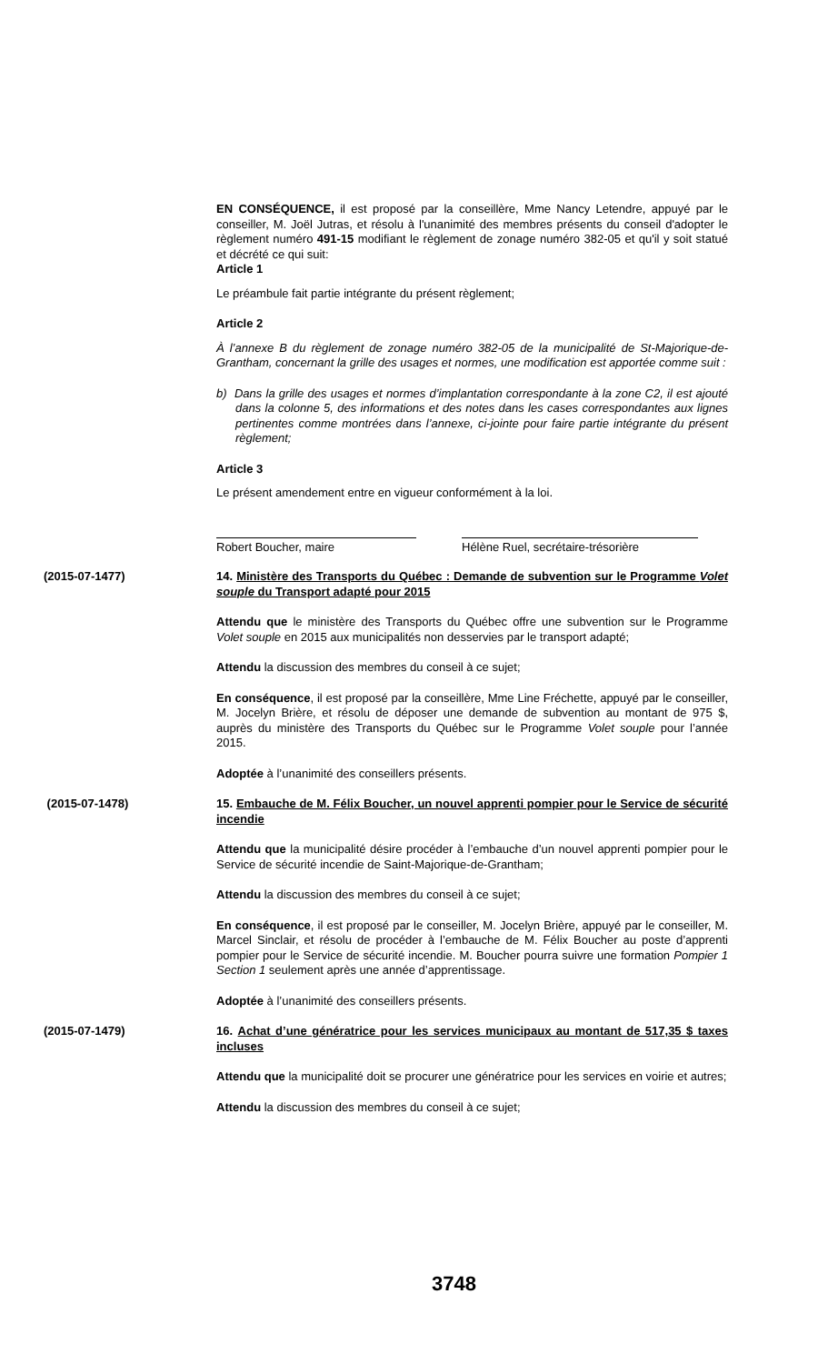EN CONSÉQUENCE, il est proposé par la conseillère, Mme Nancy Letendre, appuyé par le conseiller, M. Joël Jutras, et résolu à l'unanimité des membres présents du conseil d'adopter le règlement numéro 491-15 modifiant le règlement de zonage numéro 382-05 et qu'il y soit statué et décrété ce qui suit:
Article 1
Le préambule fait partie intégrante du présent règlement;
Article 2
À l’annexe B du règlement de zonage numéro 382-05 de la municipalité de St-Majorique-de-Grantham, concernant la grille des usages et normes, une modification est apportée comme suit :
b) Dans la grille des usages et normes d’implantation correspondante à la zone C2, il est ajouté dans la colonne 5, des informations et des notes dans les cases correspondantes aux lignes pertinentes comme montrées dans l’annexe, ci-jointe pour faire partie intégrante du présent règlement;
Article 3
Le présent amendement entre en vigueur conformément à la loi.
Robert Boucher, maire Hélène Ruel, secrétaire-trésorière
(2015-07-1477) 14. Ministère des Transports du Québec : Demande de subvention sur le Programme Volet souple du Transport adapté pour 2015
Attendu que le ministère des Transports du Québec offre une subvention sur le Programme Volet souple en 2015 aux municipalités non desservies par le transport adapté;
Attendu la discussion des membres du conseil à ce sujet;
En conséquence, il est proposé par la conseillère, Mme Line Fréchette, appuyé par le conseiller, M. Jocelyn Brière, et résolu de déposer une demande de subvention au montant de 975 $, auprès du ministère des Transports du Québec sur le Programme Volet souple pour l’année 2015.
Adoptée à l’unanimité des conseillers présents.
(2015-07-1478) 15. Embauche de M. Félix Boucher, un nouvel apprenti pompier pour le Service de sécurité incendie
Attendu que la municipalité désire procéder à l’embauche d’un nouvel apprenti pompier pour le Service de sécurité incendie de Saint-Majorique-de-Grantham;
Attendu la discussion des membres du conseil à ce sujet;
En conséquence, il est proposé par le conseiller, M. Jocelyn Brière, appuyé par le conseiller, M. Marcel Sinclair, et résolu de procéder à l’embauche de M. Félix Boucher au poste d’apprenti pompier pour le Service de sécurité incendie. M. Boucher pourra suivre une formation Pompier 1 Section 1 seulement après une année d’apprentissage.
Adoptée à l’unanimité des conseillers présents.
(2015-07-1479) 16. Achat d’une génératrice pour les services municipaux au montant de 517,35 $ taxes incluses
Attendu que la municipalité doit se procurer une génératrice pour les services en voirie et autres;
Attendu la discussion des membres du conseil à ce sujet;
3748